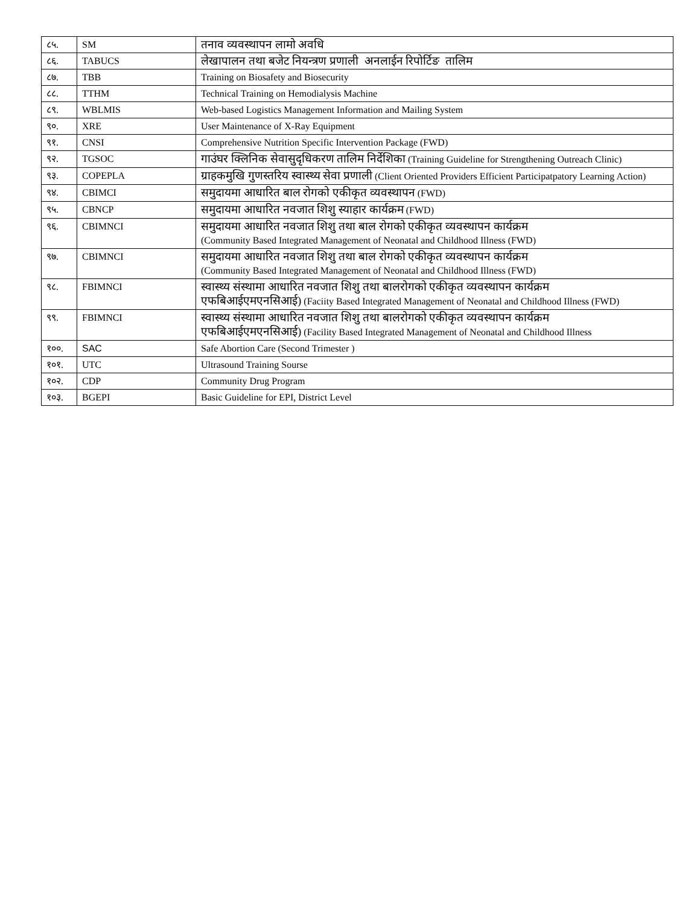| ८५. | SM | तनाव व्यवस्थापन लामो अवधि |
| ८६. | TABUCS | लेखापालन तथा बजेट नियन्त्रण प्रणाली अनलाईन रिपोर्टिङ तालिम |
| ८७. | TBB | Training on Biosafety and Biosecurity |
| ८८. | TTHM | Technical Training on Hemodialysis Machine |
| ८९. | WBLMIS | Web-based Logistics Management Information and Mailing System |
| ९०. | XRE | User Maintenance of X-Ray Equipment |
| ९१. | CNSI | Comprehensive Nutrition Specific Intervention Package (FWD) |
| ९२. | TGSOC | गाउंघर क्लिनिक सेवासुदृधिकरण तालिम निर्देशिका (Training Guideline for Strengthening Outreach Clinic) |
| ९३. | COPEPLA | ग्राहकमुखि गुणस्तरिय स्वास्थ्य सेवा प्रणाली (Client Oriented Providers Efficient Participatpatory Learning Action) |
| ९४. | CBIMCI | समुदायमा आधारित बाल रोगको एकीकृत व्यवस्थापन (FWD) |
| ९५. | CBNCP | समुदायमा आधारित नवजात शिशु स्याहार कार्यक्रम (FWD) |
| ९६. | CBIMNCI | समुदायमा आधारित नवजात शिशु तथा बाल रोगको एकीकृत व्यवस्थापन कार्यक्रम (Community Based Integrated Management of Neonatal and Childhood Illness (FWD) |
| ९७. | CBIMNCI | समुदायमा आधारित नवजात शिशु तथा बाल रोगको एकीकृत व्यवस्थापन कार्यक्रम (Community Based Integrated Management of Neonatal and Childhood Illness (FWD) |
| ९८. | FBIMNCI | स्वास्थ्य संस्थामा आधारित नवजात शिशु तथा बालरोगको एकीकृत व्यवस्थापन कार्यक्रम एफबिआईएमएनसिआई) (Faciity Based Integrated Management of Neonatal and Childhood Illness (FWD) |
| ९९. | FBIMNCI | स्वास्थ्य संस्थामा आधारित नवजात शिशु तथा बालरोगको एकीकृत व्यवस्थापन कार्यक्रम एफबिआईएमएनसिआई) (Facility Based Integrated Management of Neonatal and Childhood Illness |
| १००. | SAC | Safe Abortion Care (Second Trimester ) |
| १०१. | UTC | Ultrasound Training Sourse |
| १०२. | CDP | Community Drug Program |
| १०३. | BGEPI | Basic Guideline for EPI, District Level |